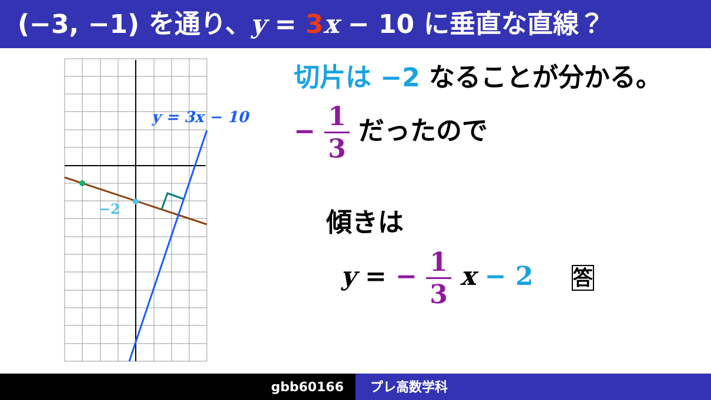(−3, −1) を通り、y = 3 x − 10 に垂直な直線？
y = 3x − 10
−2
切片は −2 なることが分かる。
− 1 3 だったので
傾きは
y = − 1 3 x − 2 答
gbb60166 プレ高数学科